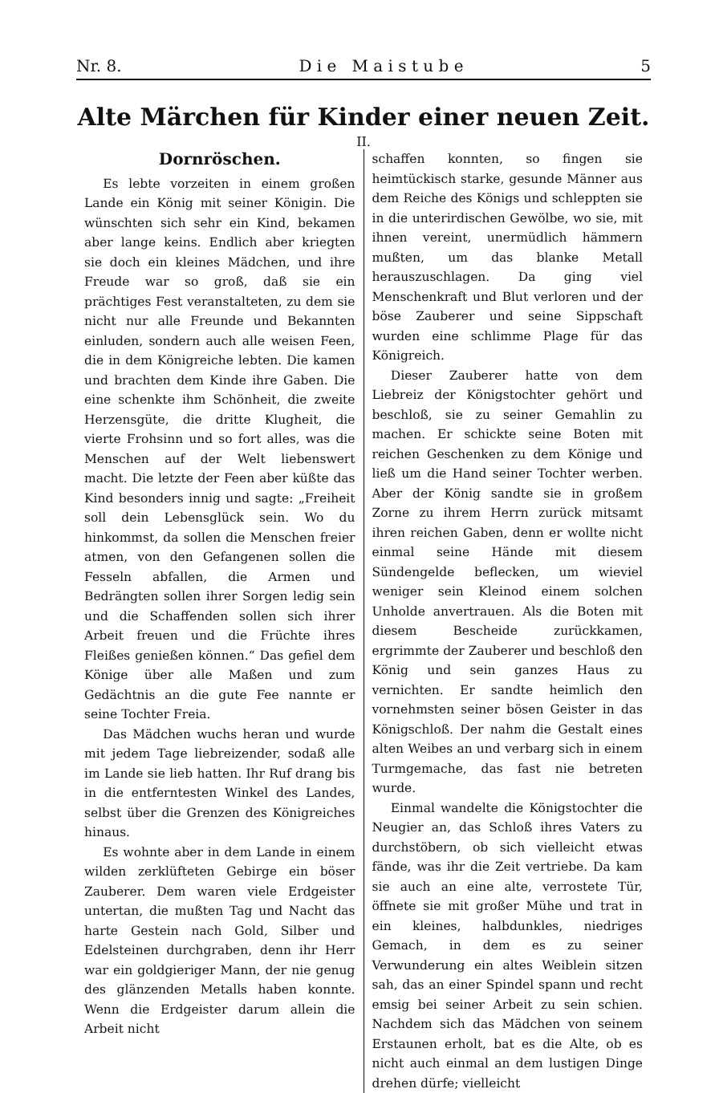Nr. 8. D i e M a i s t u b e 5
Alte Märchen für Kinder einer neuen Zeit.
II.
Dornröschen.
Es lebte vorzeiten in einem großen Lande ein König mit seiner Königin. Die wünschten sich sehr ein Kind, bekamen aber lange keins. Endlich aber kriegten sie doch ein kleines Mädchen, und ihre Freude war so groß, daß sie ein prächtiges Fest veranstalteten, zu dem sie nicht nur alle Freunde und Bekannten einluden, sondern auch alle weisen Feen, die in dem Königreiche lebten. Die kamen und brachten dem Kinde ihre Gaben. Die eine schenkte ihm Schönheit, die zweite Herzensgüte, die dritte Klugheit, die vierte Frohsinn und so fort alles, was die Menschen auf der Welt liebenswert macht. Die letzte der Feen aber küßte das Kind besonders innig und sagte: „Freiheit soll dein Lebensglück sein. Wo du hinkommst, da sollen die Menschen freier atmen, von den Gefangenen sollen die Fesseln abfallen, die Armen und Bedrängten sollen ihrer Sorgen ledig sein und die Schaffenden sollen sich ihrer Arbeit freuen und die Früchte ihres Fleißes genießen können.“ Das gefiel dem Könige über alle Maßen und zum Gedächtnis an die gute Fee nannte er seine Tochter Freia.
Das Mädchen wuchs heran und wurde mit jedem Tage liebreizender, sodaß alle im Lande sie lieb hatten. Ihr Ruf drang bis in die entferntesten Winkel des Landes, selbst über die Grenzen des Königreiches hinaus.
Es wohnte aber in dem Lande in einem wilden zerklüfteten Gebirge ein böser Zauberer. Dem waren viele Erdgeister untertan, die mußten Tag und Nacht das harte Gestein nach Gold, Silber und Edelsteinen durchgraben, denn ihr Herr war ein goldgieriger Mann, der nie genug des glänzenden Metalls haben konnte. Wenn die Erdgeister darum allein die Arbeit nicht
schaffen konnten, so fingen sie heimtückisch starke, gesunde Männer aus dem Reiche des Königs und schleppten sie in die unterirdischen Gewölbe, wo sie, mit ihnen vereint, unermüdlich hämmern mußten, um das blanke Metall herauszuschlagen. Da ging viel Menschenkraft und Blut verloren und der böse Zauberer und seine Sippschaft wurden eine schlimme Plage für das Königreich.
Dieser Zauberer hatte von dem Liebreiz der Königstochter gehört und beschloß, sie zu seiner Gemahlin zu machen. Er schickte seine Boten mit reichen Geschenken zu dem Könige und ließ um die Hand seiner Tochter werben. Aber der König sandte sie in großem Zorne zu ihrem Herrn zurück mitsamt ihren reichen Gaben, denn er wollte nicht einmal seine Hände mit diesem Sündengelde beflecken, um wieviel weniger sein Kleinod einem solchen Unholde anvertrauen. Als die Boten mit diesem Bescheide zurückkamen, ergrimmte der Zauberer und beschloß den König und sein ganzes Haus zu vernichten. Er sandte heimlich den vornehmsten seiner bösen Geister in das Königschloß. Der nahm die Gestalt eines alten Weibes an und verbarg sich in einem Turmgemache, das fast nie betreten wurde.
Einmal wandelte die Königstochter die Neugier an, das Schloß ihres Vaters zu durchstöbern, ob sich vielleicht etwas fände, was ihr die Zeit vertriebe. Da kam sie auch an eine alte, verrostete Tür, öffnete sie mit großer Mühe und trat in ein kleines, halbdunkles, niedriges Gemach, in dem es zu seiner Verwunderung ein altes Weiblein sitzen sah, das an einer Spindel spann und recht emsig bei seiner Arbeit zu sein schien. Nachdem sich das Mädchen von seinem Erstaunen erholt, bat es die Alte, ob es nicht auch einmal an dem lustigen Dinge drehen dürfe; vielleicht